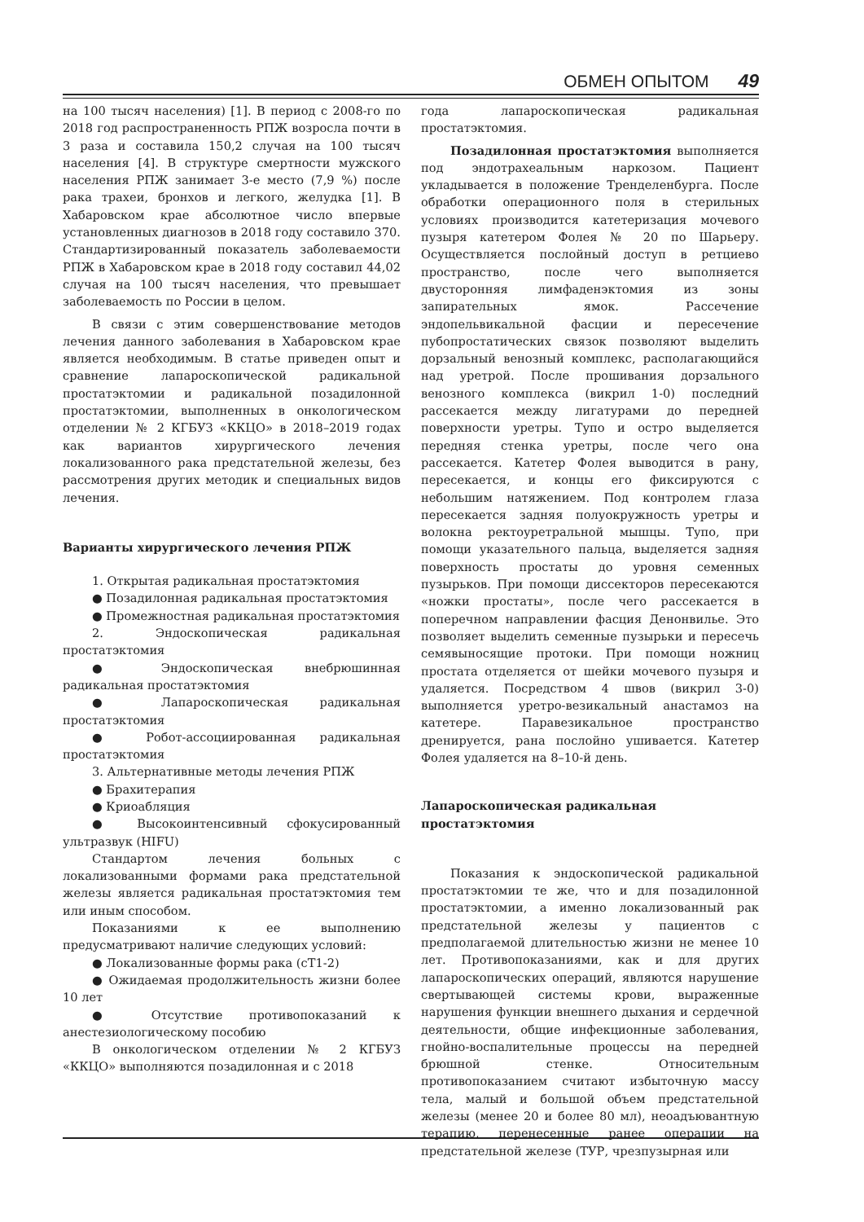ОБМЕН ОПЫТОМ 49
на 100 тысяч населения) [1]. В период с 2008-го по 2018 год распространенность РПЖ возросла почти в 3 раза и составила 150,2 случая на 100 тысяч населения [4]. В структуре смертности мужского населения РПЖ занимает 3-е место (7,9 %) после рака трахеи, бронхов и легкого, желудка [1]. В Хабаровском крае абсолютное число впервые установленных диагнозов в 2018 году составило 370. Стандартизированный показатель заболеваемости РПЖ в Хабаровском крае в 2018 году составил 44,02 случая на 100 тысяч населения, что превышает заболеваемость по России в целом.
В связи с этим совершенствование методов лечения данного заболевания в Хабаровском крае является необходимым. В статье приведен опыт и сравнение лапароскопической радикальной простатэктомии и радикальной позадилонной простатэктомии, выполненных в онкологическом отделении № 2 КГБУЗ «ККЦО» в 2018–2019 годах как вариантов хирургического лечения локализованного рака предстательной железы, без рассмотрения других методик и специальных видов лечения.
Варианты хирургического лечения РПЖ
1. Открытая радикальная простатэктомия
● Позадилонная радикальная простатэктомия
● Промежностная радикальная простатэктомия
2. Эндоскопическая радикальная простатэктомия
● Эндоскопическая внебрюшинная радикальная простатэктомия
● Лапароскопическая радикальная простатэктомия
● Робот-ассоциированная радикальная простатэктомия
3. Альтернативные методы лечения РПЖ
● Брахитерапия
● Криоабляция
● Высокоинтенсивный сфокусированный ультразвук (HIFU)
Стандартом лечения больных с локализованными формами рака предстательной железы является радикальная простатэктомия тем или иным способом.
Показаниями к ее выполнению предусматривают наличие следующих условий:
● Локализованные формы рака (cT1-2)
● Ожидаемая продолжительность жизни более 10 лет
● Отсутствие противопоказаний к анестезиологическому пособию
В онкологическом отделении № 2 КГБУЗ «ККЦО» выполняются позадилонная и с 2018
года лапароскопическая радикальная простатэктомия.
Позадилонная простатэктомия выполняется под эндотрахеальным наркозом. Пациент укладывается в положение Тренделенбурга. После обработки операционного поля в стерильных условиях производится катетеризация мочевого пузыря катетером Фолея № 20 по Шарьеру. Осуществляется послойный доступ в ретциево пространство, после чего выполняется двусторонняя лимфаденэктомия из зоны запирательных ямок. Рассечение эндопельвикальной фасции и пересечение пубопростатических связок позволяют выделить дорзальный венозный комплекс, располагающийся над уретрой. После прошивания дорзального венозного комплекса (викрил 1-0) последний рассекается между лигатурами до передней поверхности уретры. Тупо и остро выделяется передняя стенка уретры, после чего она рассекается. Катетер Фолея выводится в рану, пересекается, и концы его фиксируются с небольшим натяжением. Под контролем глаза пересекается задняя полуокружность уретры и волокна ректоуретральной мышцы. Тупо, при помощи указательного пальца, выделяется задняя поверхность простаты до уровня семенных пузырьков. При помощи диссекторов пересекаются «ножки простаты», после чего рассекается в поперечном направлении фасция Денонвилье. Это позволяет выделить семенные пузырьки и пересечь семявыносящие протоки. При помощи ножниц простата отделяется от шейки мочевого пузыря и удаляется. Посредством 4 швов (викрил 3-0) выполняется уретро-везикальный анастамоз на катетере. Паравезикальное пространство дренируется, рана послойно ушивается. Катетер Фолея удаляется на 8–10-й день.
Лапароскопическая радикальная
простатэктомия
Показания к эндоскопической радикальной простатэктомии те же, что и для позадилонной простатэктомии, а именно локализованный рак предстательной железы у пациентов с предполагаемой длительностью жизни не менее 10 лет. Противопоказаниями, как и для других лапароскопических операций, являются нарушение свертывающей системы крови, выраженные нарушения функции внешнего дыхания и сердечной деятельности, общие инфекционные заболевания, гнойно-воспалительные процессы на передней брюшной стенке. Относительным противопоказанием считают избыточную массу тела, малый и большой объем предстательной железы (менее 20 и более 80 мл), неоадъювантную терапию, перенесенные ранее операции на предстательной железе (ТУР, чрезпузырная или